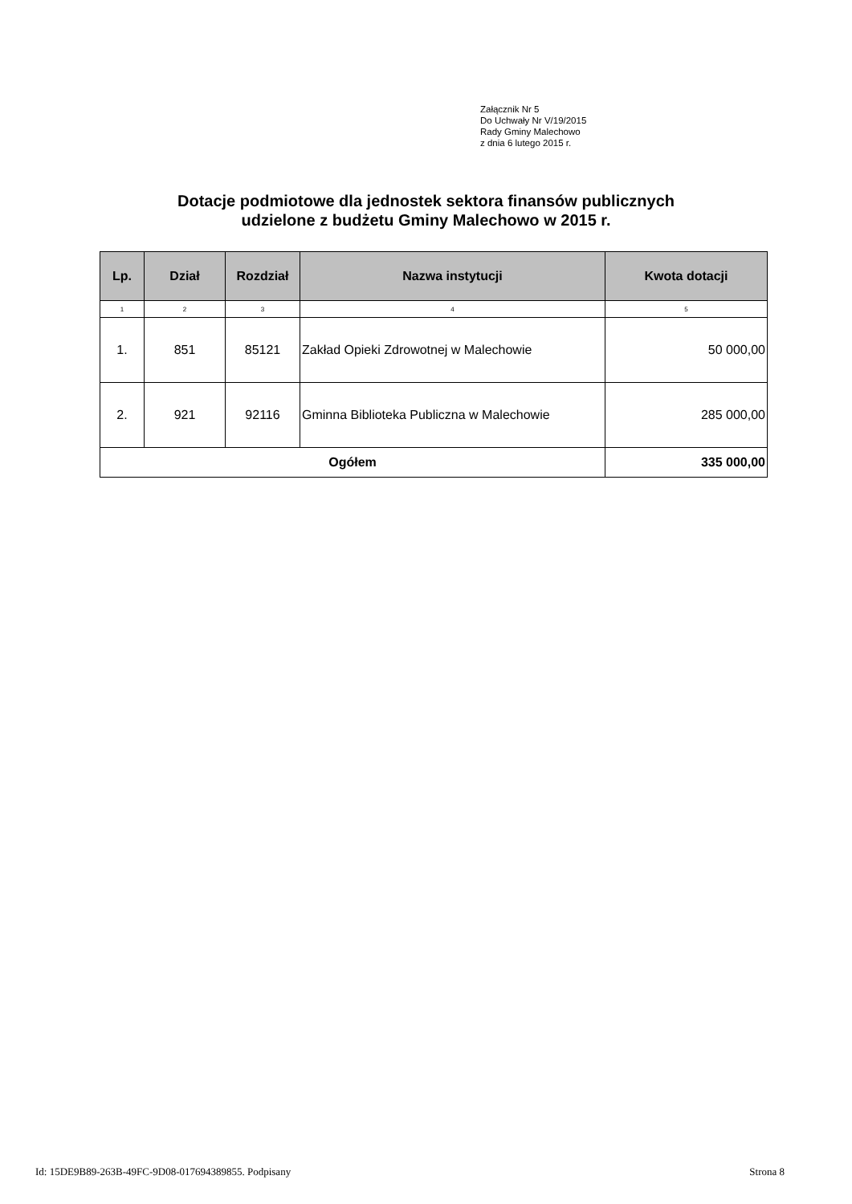Załącznik Nr 5
Do Uchwały Nr V/19/2015
Rady Gminy Malechowo
z dnia 6 lutego 2015 r.
Dotacje podmiotowe dla jednostek sektora finansów publicznych
udzielone z budżetu Gminy Malechowo w 2015 r.
| Lp. | Dział | Rozdział | Nazwa instytucji | Kwota dotacji |
| --- | --- | --- | --- | --- |
| 1 | 2 | 3 | 4 | 5 |
| 1. | 851 | 85121 | Zakład Opieki Zdrowotnej w Malechowie | 50 000,00 |
| 2. | 921 | 92116 | Gminna Biblioteka Publiczna w Malechowie | 285 000,00 |
| Ogółem | | | | 335 000,00 |
Id: 15DE9B89-263B-49FC-9D08-017694389855. Podpisany Strona 8